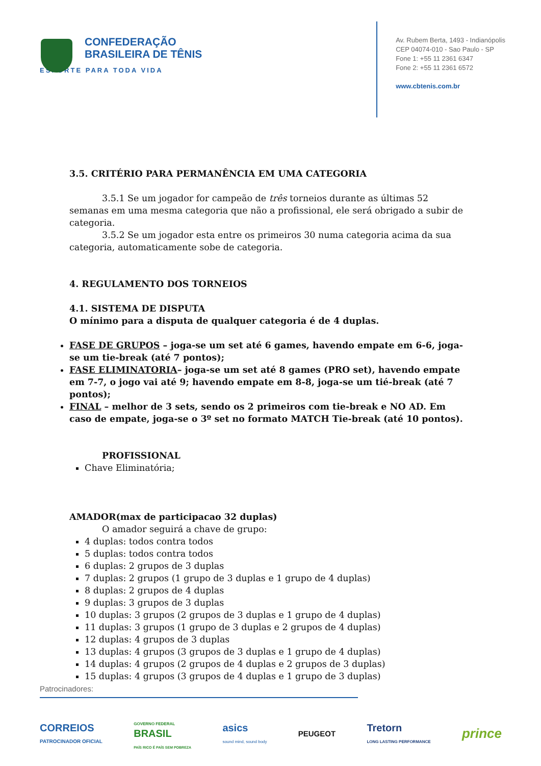CONFEDERAÇÃO
BRASILEIRA DE TÊNIS
ESPORTE PARA TODA VIDA
Av. Rubem Berta, 1493 - Indianópolis
CEP 04074-010 - Sao Paulo - SP
Fone 1: +55 11 2361 6347
Fone 2: +55 11 2361 6572
www.cbtenis.com.br
3.5. CRITÉRIO PARA PERMANÊNCIA EM UMA CATEGORIA
3.5.1 Se um jogador for campeão de três torneios durante as últimas 52 semanas em uma mesma categoria que não a profissional, ele será obrigado a subir de categoria.
3.5.2 Se um jogador esta entre os primeiros 30 numa categoria acima da sua categoria, automaticamente sobe de categoria.
4. REGULAMENTO DOS TORNEIOS
4.1. SISTEMA DE DISPUTA
O mínimo para a disputa de qualquer categoria é de 4 duplas.
FASE DE GRUPOS – joga-se um set até 6 games, havendo empate em 6-6, joga-se um tie-break (até 7 pontos);
FASE ELIMINATORIA– joga-se um set até 8 games (PRO set), havendo empate em 7-7, o jogo vai até 9; havendo empate em 8-8, joga-se um tié-break (até 7 pontos);
FINAL – melhor de 3 sets, sendo os 2 primeiros com tie-break e NO AD. Em caso de empate, joga-se o 3º set no formato MATCH Tie-break (até 10 pontos).
PROFISSIONAL
Chave Eliminatória;
AMADOR(max de participacao 32 duplas)
O amador seguirá a chave de grupo:
4 duplas: todos contra todos
5 duplas: todos contra todos
6 duplas: 2 grupos de 3 duplas
7 duplas: 2 grupos (1 grupo de 3 duplas e 1 grupo de 4 duplas)
8 duplas: 2 grupos de 4 duplas
9 duplas: 3 grupos de 3 duplas
10 duplas: 3 grupos (2 grupos de 3 duplas e 1 grupo de 4 duplas)
11 duplas: 3 grupos (1 grupo de 3 duplas e 2 grupos de 4 duplas)
12 duplas: 4 grupos de 3 duplas
13 duplas: 4 grupos (3 grupos de 3 duplas e 1 grupo de 4 duplas)
14 duplas: 4 grupos (2 grupos de 4 duplas e 2 grupos de 3 duplas)
15 duplas: 4 grupos (3 grupos de 4 duplas e 1 grupo de 3 duplas)
Patrocinadores:
CORREIOS
PATROCINADOR OFICIAL GOVERNO FEDERAL
BRASIL
PAÍS RICO É PAÍS SEM POBREZA asics
sound mind, sound body PEUGEOT Tretorn
LONG LASTING PERFORMANCE prince